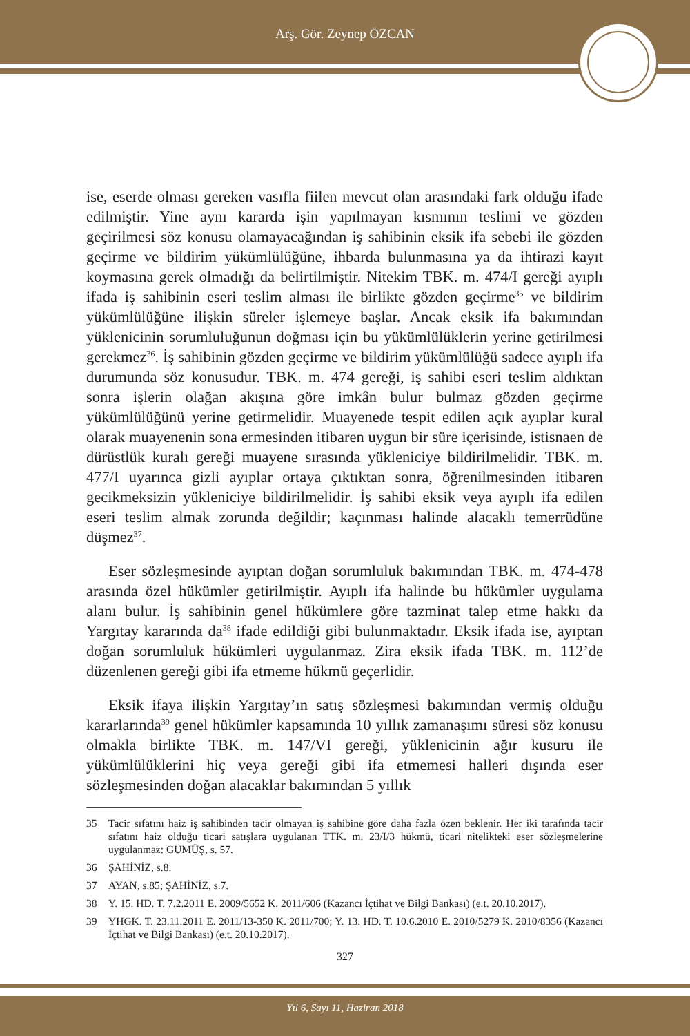Arş. Gör. Zeynep ÖZCAN
ise, eserde olması gereken vasıfla fiilen mevcut olan arasındaki fark olduğu ifade edilmiştir. Yine aynı kararda işin yapılmayan kısmının teslimi ve gözden geçirilmesi söz konusu olamayacağından iş sahibinin eksik ifa sebebi ile gözden geçirme ve bildirim yükümlülüğüne, ihbarda bulunmasına ya da ihtirazi kayıt koymasına gerek olmadığı da belirtilmiştir. Nitekim TBK. m. 474/I gereği ayıplı ifada iş sahibinin eseri teslim alması ile birlikte gözden geçirme<sup>35</sup> ve bildirim yükümlülüğüne ilişkin süreler işlemeye başlar. Ancak eksik ifa bakımından yüklenicinin sorumluluğunun doğması için bu yükümlülüklerin yerine getirilmesi gerekmez<sup>36</sup>. İş sahibinin gözden geçirme ve bildirim yükümlülüğü sadece ayıplı ifa durumunda söz konusudur. TBK. m. 474 gereği, iş sahibi eseri teslim aldıktan sonra işlerin olağan akışına göre imkân bulur bulmaz gözden geçirme yükümlülüğünü yerine getirmelidir. Muayenede tespit edilen açık ayıplar kural olarak muayenenin sona ermesinden itibaren uygun bir süre içerisinde, istisnaen de dürüstlük kuralı gereği muayene sırasında yükleniciye bildirilmelidir. TBK. m. 477/I uyarınca gizli ayıplar ortaya çıktıktan sonra, öğrenilmesinden itibaren gecikmeksizin yükleniciye bildirilmelidir. İş sahibi eksik veya ayıplı ifa edilen eseri teslim almak zorunda değildir; kaçınması halinde alacaklı temerrüdüne düşmez<sup>37</sup>.
Eser sözleşmesinde ayıptan doğan sorumluluk bakımından TBK. m. 474-478 arasında özel hükümler getirilmiştir. Ayıplı ifa halinde bu hükümler uygulama alanı bulur. İş sahibinin genel hükümlere göre tazminat talep etme hakkı da Yargıtay kararında da<sup>38</sup> ifade edildiği gibi bulunmaktadır. Eksik ifada ise, ayıptan doğan sorumluluk hükümleri uygulanmaz. Zira eksik ifada TBK. m. 112’de düzenlenen gereği gibi ifa etmeme hükmü geçerlidir.
Eksik ifaya ilişkin Yargıtay’ın satış sözleşmesi bakımından vermiş olduğu kararlarında<sup>39</sup> genel hükümler kapsamında 10 yıllık zamanaşımı süresi söz konusu olmakla birlikte TBK. m. 147/VI gereği, yüklenicinin ağır kusuru ile yükümlülüklerini hiç veya gereği gibi ifa etmemesi halleri dışında eser sözleşmesinden doğan alacaklar bakımından 5 yıllık
35 Tacir sıfatını haiz iş sahibinden tacir olmayan iş sahibine göre daha fazla özen beklenir. Her iki tarafında tacir sıfatını haiz olduğu ticari satışlara uygulanan TTK. m. 23/I/3 hükmü, ticari nitelikteki eser sözleşmelerine uygulanmaz: GÜMÜŞ, s. 57.
36 ŞAHİNİZ, s.8.
37 AYAN, s.85; ŞAHİNİZ, s.7.
38 Y. 15. HD. T. 7.2.2011 E. 2009/5652 K. 2011/606 (Kazancı İçtihat ve Bilgi Bankası) (e.t. 20.10.2017).
39 YHGK. T. 23.11.2011 E. 2011/13-350 K. 2011/700; Y. 13. HD. T. 10.6.2010 E. 2010/5279 K. 2010/8356 (Kazancı İçtihat ve Bilgi Bankası) (e.t. 20.10.2017).
327
Yıl 6, Sayı 11, Haziran 2018